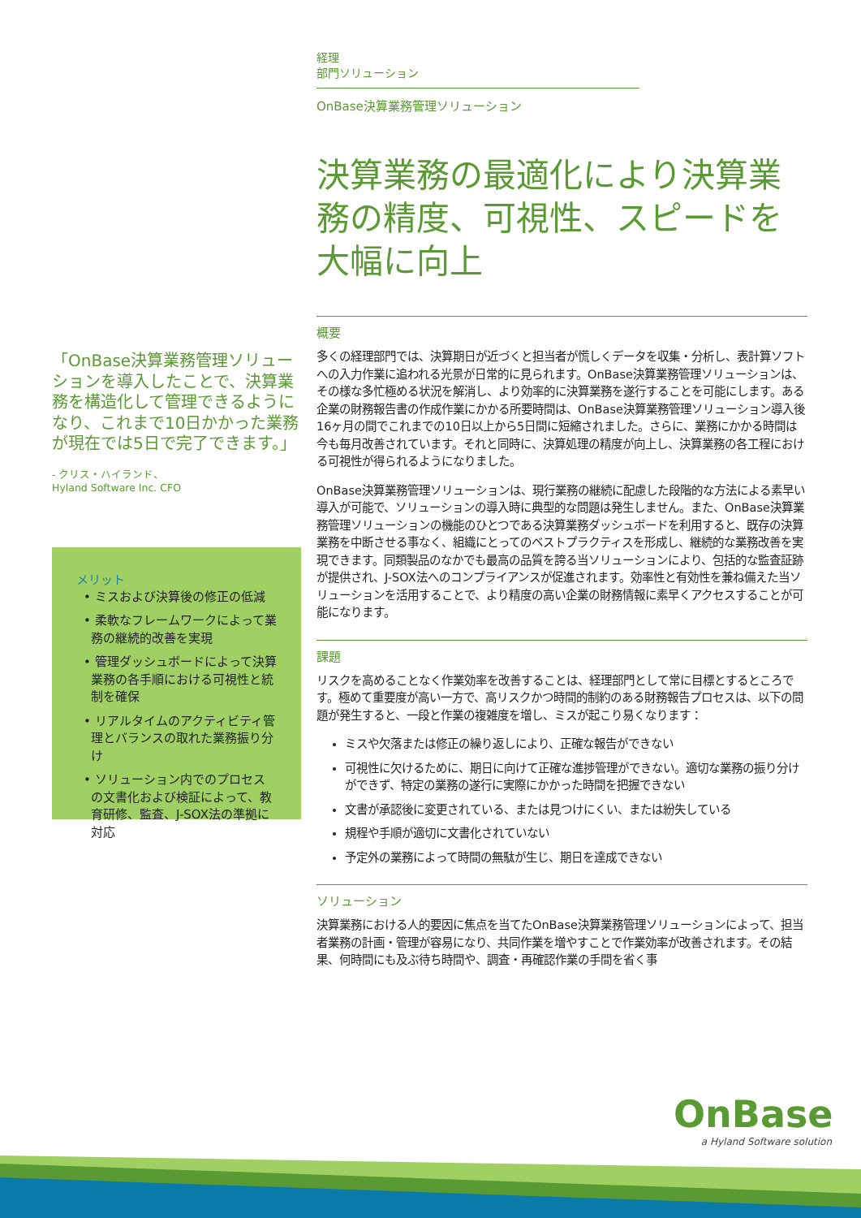「OnBase決算業務管理ソリューションを導入したことで、決算業務を構造化して管理できるようになり、これまで10日かかった業務が現在では5日で完了できます。」
- クリス・ハイランド、
Hyland Software Inc. CFO
メリット
• ミスおよび決算後の修正の低減
• 柔軟なフレームワークによって業務の継続的改善を実現
• 管理ダッシュボードによって決算業務の各手順における可視性と統制を確保
• リアルタイムのアクティビティ管理とバランスの取れた業務振り分け
• ソリューション内でのプロセスの文書化および検証によって、教育研修、監査、J-SOX法の準拠に対応
経理
部門ソリューション
OnBase決算業務管理ソリューション
決算業務の最適化により決算業務の精度、可視性、スピードを大幅に向上
概要
多くの経理部門では、決算期日が近づくと担当者が慌しくデータを収集・分析し、表計算ソフトへの入力作業に追われる光景が日常的に見られます。OnBase決算業務管理ソリューションは、その様な多忙極める状況を解消し、より効率的に決算業務を遂行することを可能にします。ある企業の財務報告書の作成作業にかかる所要時間は、OnBase決算業務管理ソリューション導入後16ヶ月の間でこれまでの10日以上から5日間に短縮されました。さらに、業務にかかる時間は今も毎月改善されています。それと同時に、決算処理の精度が向上し、決算業務の各工程における可視性が得られるようになりました。
OnBase決算業務管理ソリューションは、現行業務の継続に配慮した段階的な方法による素早い導入が可能で、ソリューションの導入時に典型的な問題は発生しません。また、OnBase決算業務管理ソリューションの機能のひとつである決算業務ダッシュボードを利用すると、既存の決算業務を中断させる事なく、組織にとってのベストプラクティスを形成し、継続的な業務改善を実現できます。同類製品のなかでも最高の品質を誇る当ソリューションにより、包括的な監査証跡が提供され、J-SOX法へのコンプライアンスが促進されます。効率性と有効性を兼ね備えた当ソリューションを活用することで、より精度の高い企業の財務情報に素早くアクセスすることが可能になります。
課題
リスクを高めることなく作業効率を改善することは、経理部門として常に目標とするところです。極めて重要度が高い一方で、高リスクかつ時間的制約のある財務報告プロセスは、以下の問題が発生すると、一段と作業の複雑度を増し、ミスが起こり易くなります：
ミスや欠落または修正の繰り返しにより、正確な報告ができない
可視性に欠けるために、期日に向けて正確な進捗管理ができない。適切な業務の振り分けができず、特定の業務の遂行に実際にかかった時間を把握できない
文書が承認後に変更されている、または見つけにくい、または紛失している
規程や手順が適切に文書化されていない
予定外の業務によって時間の無駄が生じ、期日を達成できない
ソリューション
決算業務における人的要因に焦点を当てたOnBase決算業務管理ソリューションによって、担当者業務の計画・管理が容易になり、共同作業を増やすことで作業効率が改善されます。その結果、何時間にも及ぶ待ち時間や、調査・再確認作業の手間を省く事
OnBase
a Hyland Software solution